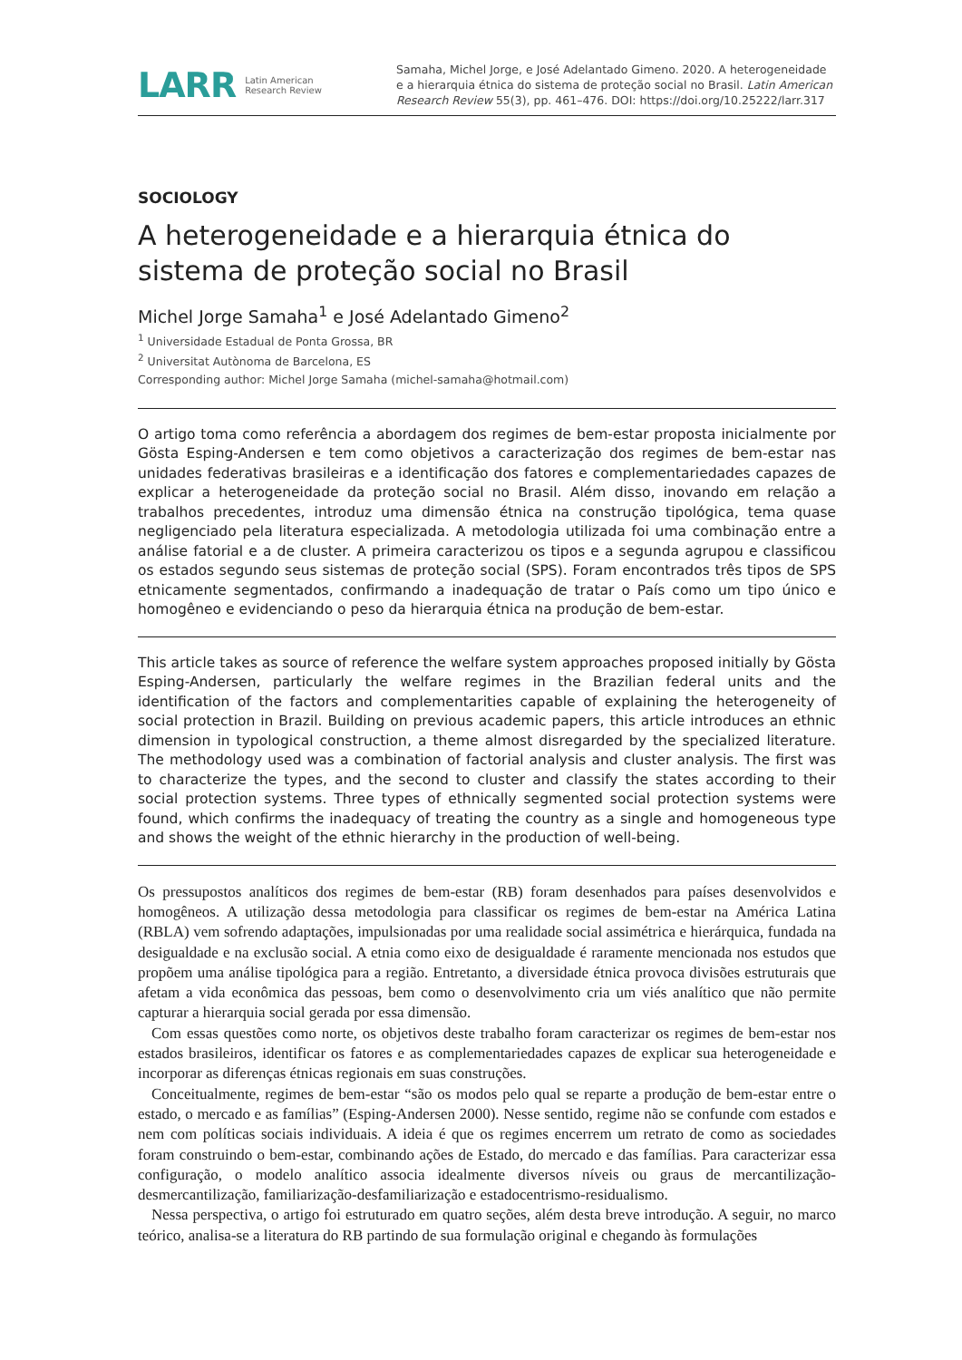LARR Latin American
Research Review
Samaha, Michel Jorge, e José Adelantado Gimeno. 2020. A heterogeneidade e a hierarquia étnica do sistema de proteção social no Brasil. Latin American Research Review 55(3), pp. 461–476. DOI: https://doi.org/10.25222/larr.317
SOCIOLOGY
A heterogeneidade e a hierarquia étnica do sistema de proteção social no Brasil
Michel Jorge Samaha<sup>1</sup> e José Adelantado Gimeno<sup>2</sup>
<sup>1</sup> Universidade Estadual de Ponta Grossa, BR
<sup>2</sup> Universitat Autònoma de Barcelona, ES
Corresponding author: Michel Jorge Samaha (michel-samaha@hotmail.com)
O artigo toma como referência a abordagem dos regimes de bem-estar proposta inicialmente por Gösta Esping-Andersen e tem como objetivos a caracterização dos regimes de bem-estar nas unidades federativas brasileiras e a identificação dos fatores e complementariedades capazes de explicar a heterogeneidade da proteção social no Brasil. Além disso, inovando em relação a trabalhos precedentes, introduz uma dimensão étnica na construção tipológica, tema quase negligenciado pela literatura especializada. A metodologia utilizada foi uma combinação entre a análise fatorial e a de cluster. A primeira caracterizou os tipos e a segunda agrupou e classificou os estados segundo seus sistemas de proteção social (SPS). Foram encontrados três tipos de SPS etnicamente segmentados, confirmando a inadequação de tratar o País como um tipo único e homogêneo e evidenciando o peso da hierarquia étnica na produção de bem-estar.
This article takes as source of reference the welfare system approaches proposed initially by Gösta Esping-Andersen, particularly the welfare regimes in the Brazilian federal units and the identification of the factors and complementarities capable of explaining the heterogeneity of social protection in Brazil. Building on previous academic papers, this article introduces an ethnic dimension in typological construction, a theme almost disregarded by the specialized literature. The methodology used was a combination of factorial analysis and cluster analysis. The first was to characterize the types, and the second to cluster and classify the states according to their social protection systems. Three types of ethnically segmented social protection systems were found, which confirms the inadequacy of treating the country as a single and homogeneous type and shows the weight of the ethnic hierarchy in the production of well-being.
Os pressupostos analíticos dos regimes de bem-estar (RB) foram desenhados para países desenvolvidos e homogêneos. A utilização dessa metodologia para classificar os regimes de bem-estar na América Latina (RBLA) vem sofrendo adaptações, impulsionadas por uma realidade social assimétrica e hierárquica, fundada na desigualdade e na exclusão social. A etnia como eixo de desigualdade é raramente mencionada nos estudos que propõem uma análise tipológica para a região. Entretanto, a diversidade étnica provoca divisões estruturais que afetam a vida econômica das pessoas, bem como o desenvolvimento cria um viés analítico que não permite capturar a hierarquia social gerada por essa dimensão.
Com essas questões como norte, os objetivos deste trabalho foram caracterizar os regimes de bem-estar nos estados brasileiros, identificar os fatores e as complementariedades capazes de explicar sua heterogeneidade e incorporar as diferenças étnicas regionais em suas construções.
Conceitualmente, regimes de bem-estar “são os modos pelo qual se reparte a produção de bem-estar entre o estado, o mercado e as famílias” (Esping-Andersen 2000). Nesse sentido, regime não se confunde com estados e nem com políticas sociais individuais. A ideia é que os regimes encerrem um retrato de como as sociedades foram construindo o bem-estar, combinando ações de Estado, do mercado e das famílias. Para caracterizar essa configuração, o modelo analítico associa idealmente diversos níveis ou graus de mercantilização-desmercantilização, familiarização-desfamiliarização e estadocentrismo-residualismo.
Nessa perspectiva, o artigo foi estruturado em quatro seções, além desta breve introdução. A seguir, no marco teórico, analisa-se a literatura do RB partindo de sua formulação original e chegando às formulações